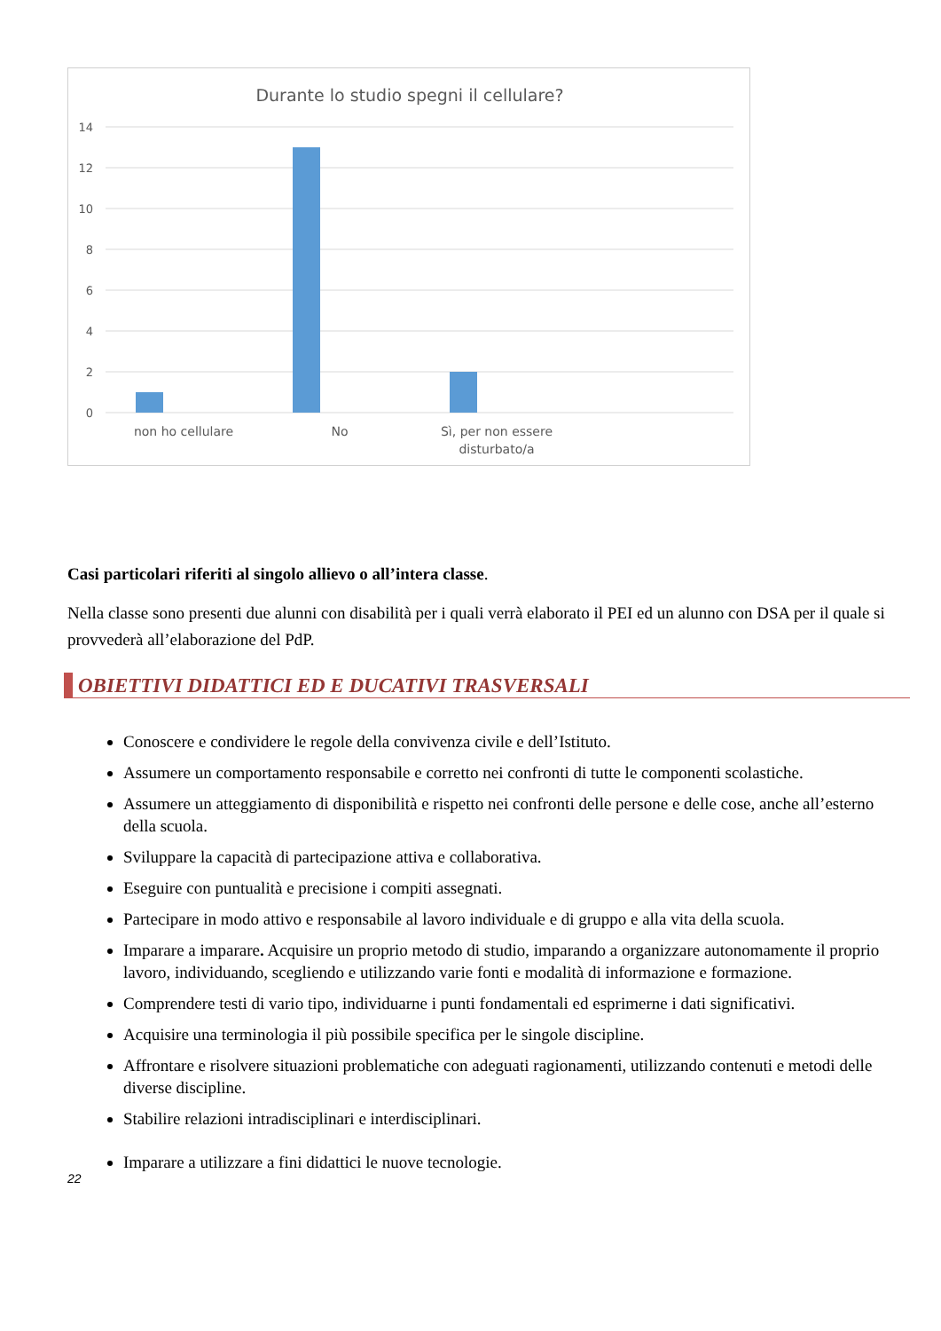Durante lo studio spegni il cellulare?
14
12
10
8
6
4
2
0
non ho cellulare
No
Sì, per non essere
disturbato/a
Casi particolari riferiti al singolo allievo o all’intera classe.
Nella classe sono presenti due alunni con disabilità per i quali verrà elaborato il PEI ed un alunno con DSA per il quale si provvederà all’elaborazione del PdP.
OBIETTIVI DIDATTICI ED E DUCATIVI TRASVERSALI
Conoscere e condividere le regole della convivenza civile e dell’Istituto.
Assumere un comportamento responsabile e corretto nei confronti di tutte le componenti scolastiche.
Assumere un atteggiamento di disponibilità e rispetto nei confronti delle persone e delle cose, anche all’esterno della scuola.
Sviluppare la capacità di partecipazione attiva e collaborativa.
Eseguire con puntualità e precisione i compiti assegnati.
Partecipare in modo attivo e responsabile al lavoro individuale e di gruppo e alla vita della scuola.
Imparare a imparare. Acquisire un proprio metodo di studio, imparando a organizzare autonomamente il proprio lavoro, individuando, scegliendo e utilizzando varie fonti e modalità di informazione e formazione.
Comprendere testi di vario tipo, individuarne i punti fondamentali ed esprimerne i dati significativi.
Acquisire una terminologia il più possibile specifica per le singole discipline.
Affrontare e risolvere situazioni problematiche con adeguati ragionamenti, utilizzando contenuti e metodi delle diverse discipline.
Stabilire relazioni intradisciplinari e interdisciplinari.
Imparare a utilizzare a fini didattici le nuove tecnologie.
22